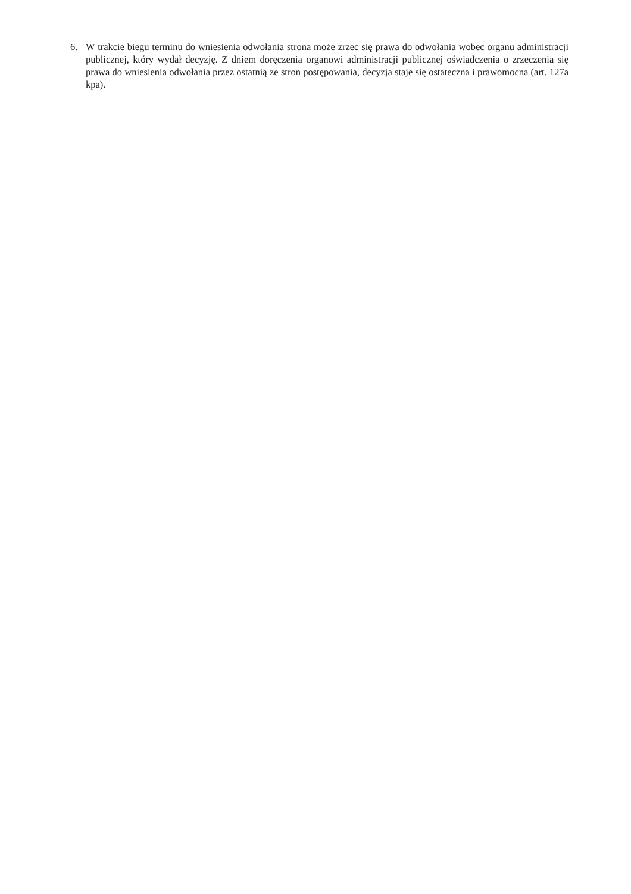6. W trakcie biegu terminu do wniesienia odwołania strona może zrzec się prawa do odwołania wobec organu administracji publicznej, który wydał decyzję. Z dniem doręczenia organowi administracji publicznej oświadczenia o zrzeczenia się prawa do wniesienia odwołania przez ostatnią ze stron postępowania, decyzja staje się ostateczna i prawomocna (art. 127a kpa).